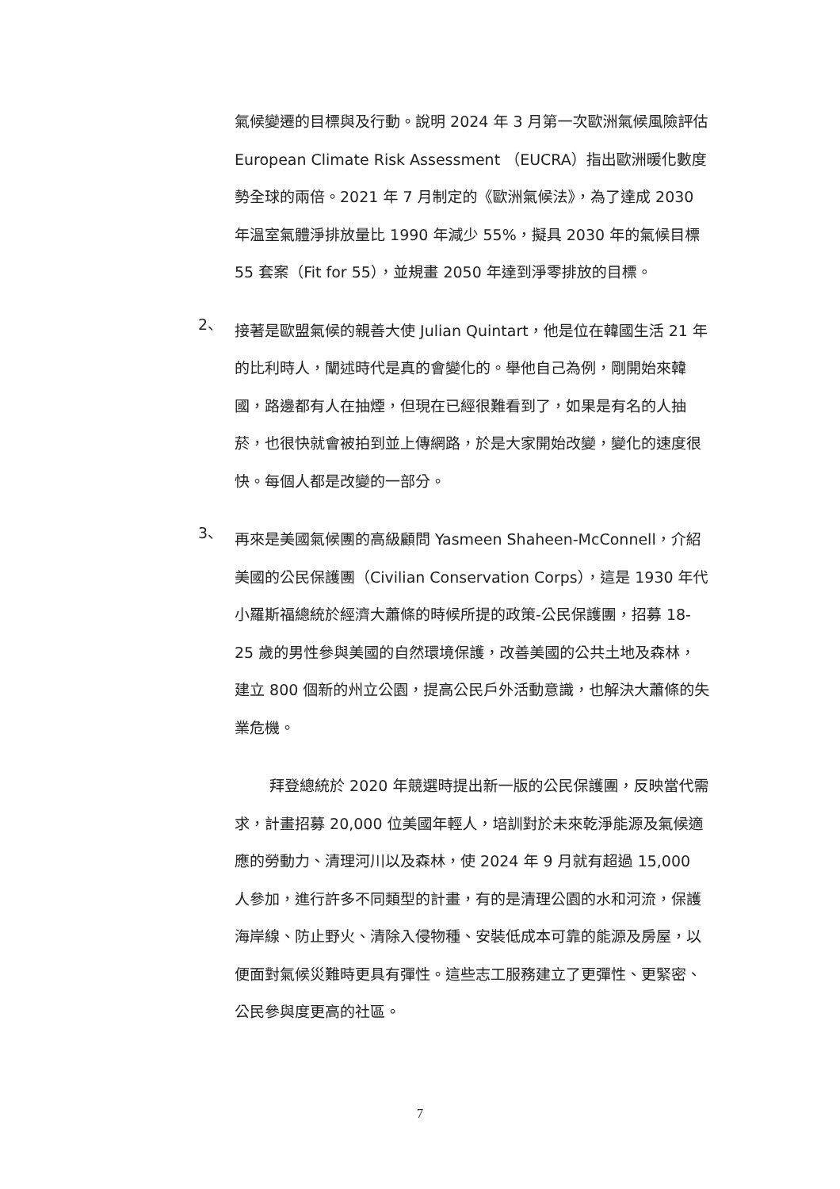氣候變遷的目標與及行動。說明 2024 年 3 月第一次歐洲氣候風險評估 European Climate Risk Assessment （EUCRA）指出歐洲暖化數度勢全球的兩倍。2021 年 7 月制定的《歐洲氣候法》，為了達成 2030 年溫室氣體淨排放量比 1990 年減少 55%，擬具 2030 年的氣候目標 55 套案（Fit for 55），並規畫 2050 年達到淨零排放的目標。
2、
接著是歐盟氣候的親善大使 Julian Quintart，他是位在韓國生活 21 年的比利時人，闡述時代是真的會變化的。舉他自己為例，剛開始來韓國，路邊都有人在抽煙，但現在已經很難看到了，如果是有名的人抽菸，也很快就會被拍到並上傳網路，於是大家開始改變，變化的速度很快。每個人都是改變的一部分。
3、
再來是美國氣候團的高級顧問 Yasmeen Shaheen-McConnell，介紹美國的公民保護團（Civilian Conservation Corps），這是 1930 年代小羅斯福總統於經濟大蕭條的時候所提的政策-公民保護團，招募 18-25 歲的男性參與美國的自然環境保護，改善美國的公共土地及森林，建立 800 個新的州立公園，提高公民戶外活動意識，也解決大蕭條的失業危機。
拜登總統於 2020 年競選時提出新一版的公民保護團，反映當代需求，計畫招募 20,000 位美國年輕人，培訓對於未來乾淨能源及氣候適應的勞動力、清理河川以及森林，使 2024 年 9 月就有超過 15,000 人參加，進行許多不同類型的計畫，有的是清理公園的水和河流，保護海岸線、防止野火、清除入侵物種、安裝低成本可靠的能源及房屋，以便面對氣候災難時更具有彈性。這些志工服務建立了更彈性、更緊密、公民參與度更高的社區。
7